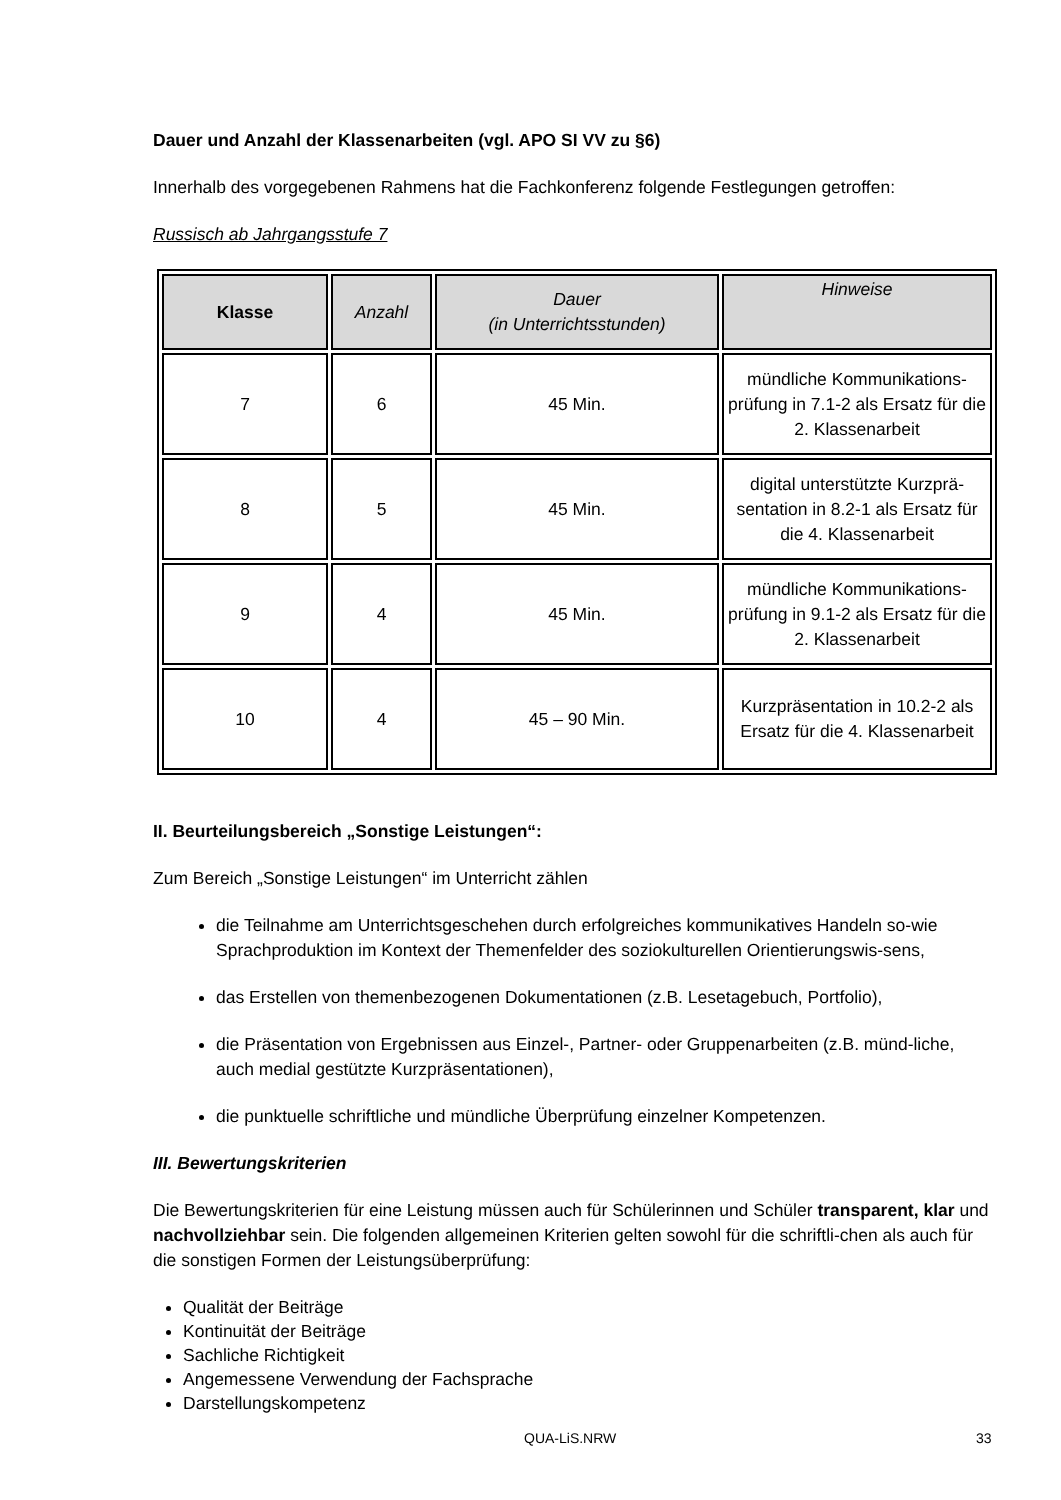Dauer und Anzahl der Klassenarbeiten (vgl. APO SI VV zu §6)
Innerhalb des vorgegebenen Rahmens hat die Fachkonferenz folgende Festlegungen getroffen:
Russisch ab Jahrgangsstufe 7
| Klasse | Anzahl | Dauer (in Unterrichtsstunden) | Hinweise |
| --- | --- | --- | --- |
| 7 | 6 | 45 Min. | mündliche Kommunikations-prüfung in 7.1-2 als Ersatz für die 2. Klassenarbeit |
| 8 | 5 | 45 Min. | digital unterstützte Kurzprä-sentation in 8.2-1 als Ersatz für die 4. Klassenarbeit |
| 9 | 4 | 45 Min. | mündliche Kommunikations-prüfung in 9.1-2 als Ersatz für die 2. Klassenarbeit |
| 10 | 4 | 45 – 90 Min. | Kurzpräsentation in 10.2-2 als Ersatz für die 4. Klassenarbeit |
II. Beurteilungsbereich „Sonstige Leistungen“:
Zum Bereich „Sonstige Leistungen“ im Unterricht zählen
die Teilnahme am Unterrichtsgeschehen durch erfolgreiches kommunikatives Handeln so-wie Sprachproduktion im Kontext der Themenfelder des soziokulturellen Orientierungswis-sens,
das Erstellen von themenbezogenen Dokumentationen (z.B. Lesetagebuch, Portfolio),
die Präsentation von Ergebnissen aus Einzel-, Partner- oder Gruppenarbeiten (z.B. münd-liche, auch medial gestützte Kurzpräsentationen),
die punktuelle schriftliche und mündliche Überprüfung einzelner Kompetenzen.
III. Bewertungskriterien
Die Bewertungskriterien für eine Leistung müssen auch für Schülerinnen und Schüler transparent, klar und nachvollziehbar sein. Die folgenden allgemeinen Kriterien gelten sowohl für die schriftli-chen als auch für die sonstigen Formen der Leistungsüberprüfung:
Qualität der Beiträge
Kontinuität der Beiträge
Sachliche Richtigkeit
Angemessene Verwendung der Fachsprache
Darstellungskompetenz
QUA-LiS.NRW 33